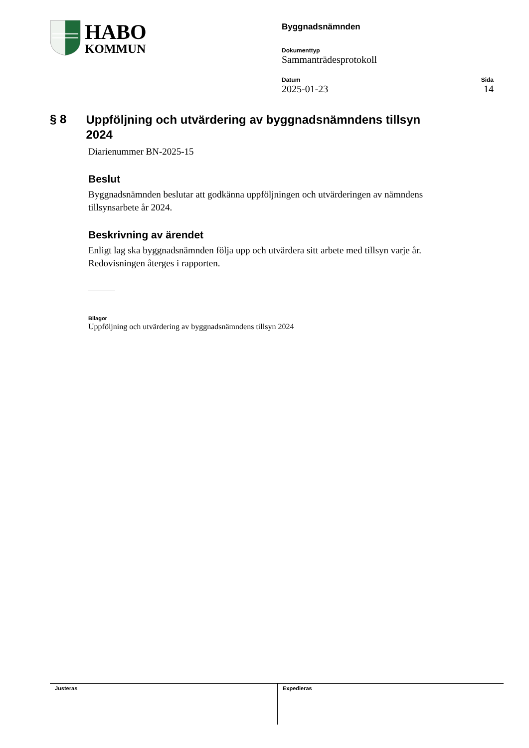HABO
KOMMUN
Byggnadsnämnden
Dokumenttyp
Sammanträdesprotokoll
Datum
2025-01-23
Sida
14
§ 8 Uppföljning och utvärdering av byggnadsnämndens tillsyn 2024
Diarienummer BN-2025-15
Beslut
Byggnadsnämnden beslutar att godkänna uppföljningen och utvärderingen av nämndens tillsynsarbete år 2024.
Beskrivning av ärendet
Enligt lag ska byggnadsnämnden följa upp och utvärdera sitt arbete med tillsyn varje år. Redovisningen återges i rapporten.
Bilagor
Uppföljning och utvärdering av byggnadsnämndens tillsyn 2024
Justeras Expedieras